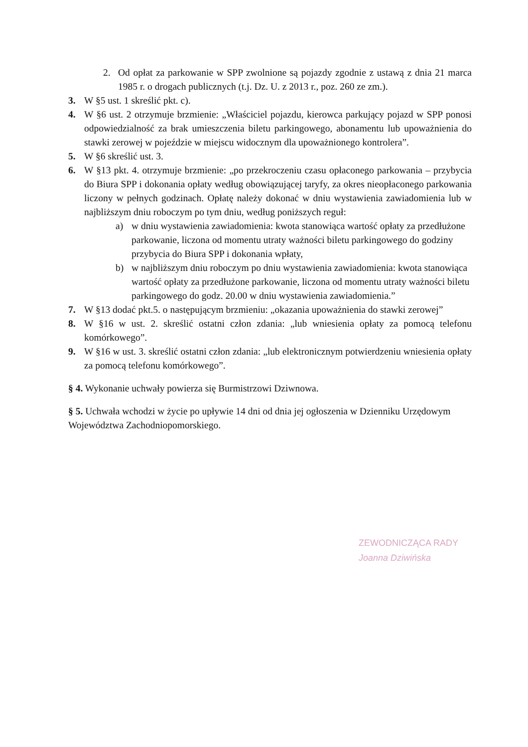2. Od opłat za parkowanie w SPP zwolnione są pojazdy zgodnie z ustawą z dnia 21 marca 1985 r. o drogach publicznych (t.j. Dz. U. z 2013 r., poz. 260 ze zm.).
3. W §5 ust. 1 skreślić pkt. c).
4. W §6 ust. 2 otrzymuje brzmienie: „Właściciel pojazdu, kierowca parkujący pojazd w SPP ponosi odpowiedzialność za brak umieszczenia biletu parkingowego, abonamentu lub upoważnienia do stawki zerowej w pojeździe w miejscu widocznym dla upoważnionego kontrolera”.
5. W §6 skreślić ust. 3.
6. W §13 pkt. 4. otrzymuje brzmienie: „po przekroczeniu czasu opłaconego parkowania – przybycia do Biura SPP i dokonania opłaty według obowiązującej taryfy, za okres nieopłaconego parkowania liczony w pełnych godzinach. Opłatę należy dokonać w dniu wystawienia zawiadomienia lub w najbliższym dniu roboczym po tym dniu, według poniższych reguł:
a) w dniu wystawienia zawiadomienia: kwota stanowiąca wartość opłaty za przedłużone parkowanie, liczona od momentu utraty ważności biletu parkingowego do godziny przybycia do Biura SPP i dokonania wpłaty,
b) w najbliższym dniu roboczym po dniu wystawienia zawiadomienia: kwota stanowiąca wartość opłaty za przedłużone parkowanie, liczona od momentu utraty ważności biletu parkingowego do godz. 20.00 w dniu wystawienia zawiadomienia.”
7. W §13 dodać pkt.5. o następującym brzmieniu: „okazania upoważnienia do stawki zerowej”
8. W §16 w ust. 2. skreślić ostatni człon zdania: „lub wniesienia opłaty za pomocą telefonu komórkowego”.
9. W §16 w ust. 3. skreślić ostatni człon zdania: „lub elektronicznym potwierdzeniu wniesienia opłaty za pomocą telefonu komórkowego”.
§ 4. Wykonanie uchwały powierza się Burmistrzowi Dziwnowa.
§ 5. Uchwała wchodzi w życie po upływie 14 dni od dnia jej ogłoszenia w Dzienniku Urzędowym Województwa Zachodniopomorskiego.
ZEWODNICZĄCA RADY
Joanna Dziwińska